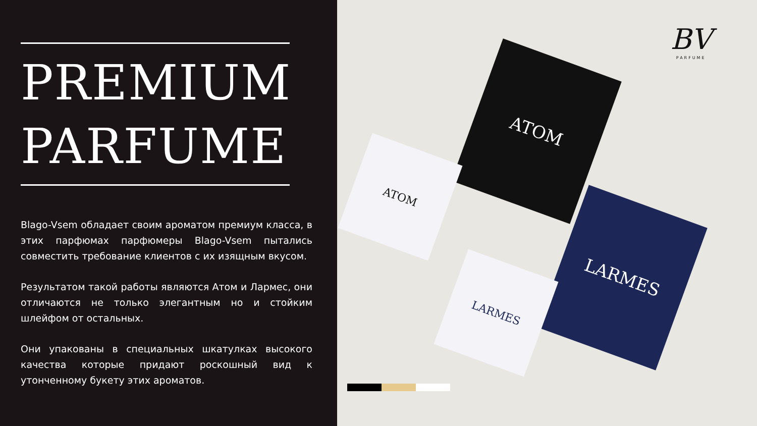PREMIUM
PARFUME
Blago-Vsem обладает своим ароматом премиум класса, в этих парфюмах парфюмеры Blago-Vsem пытались совместить требование клиентов с их изящным вкусом.
Результатом такой работы являются Атом и Лармес, они отличаются не только элегантным но и стойким шлейфом от остальных.
Они упакованы в специальных шкатулках высокого качества которые придают роскошный вид к утонченному букету этих ароматов.
BV
PARFUME
ATOM
LARMES
ATOM
LARMES